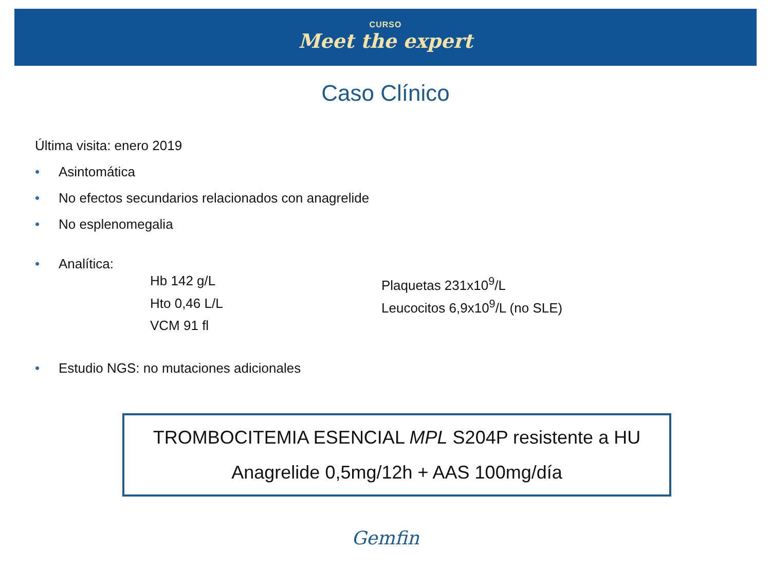CURSO
Meet the expert
Caso Clínico
Última visita: enero 2019
• Asintomática
• No efectos secundarios relacionados con anagrelide
• No esplenomegalia
• Analítica:
Hb 142 g/L
Plaquetas 231x10<sup>9</sup>/L
Hto 0,46 L/L
Leucocitos 6,9x10<sup>9</sup>/L (no SLE)
VCM 91 fl
• Estudio NGS: no mutaciones adicionales
TROMBOCITEMIA ESENCIAL MPL S204P resistente a HU
Anagrelide 0,5mg/12h + AAS 100mg/día
Gemfin